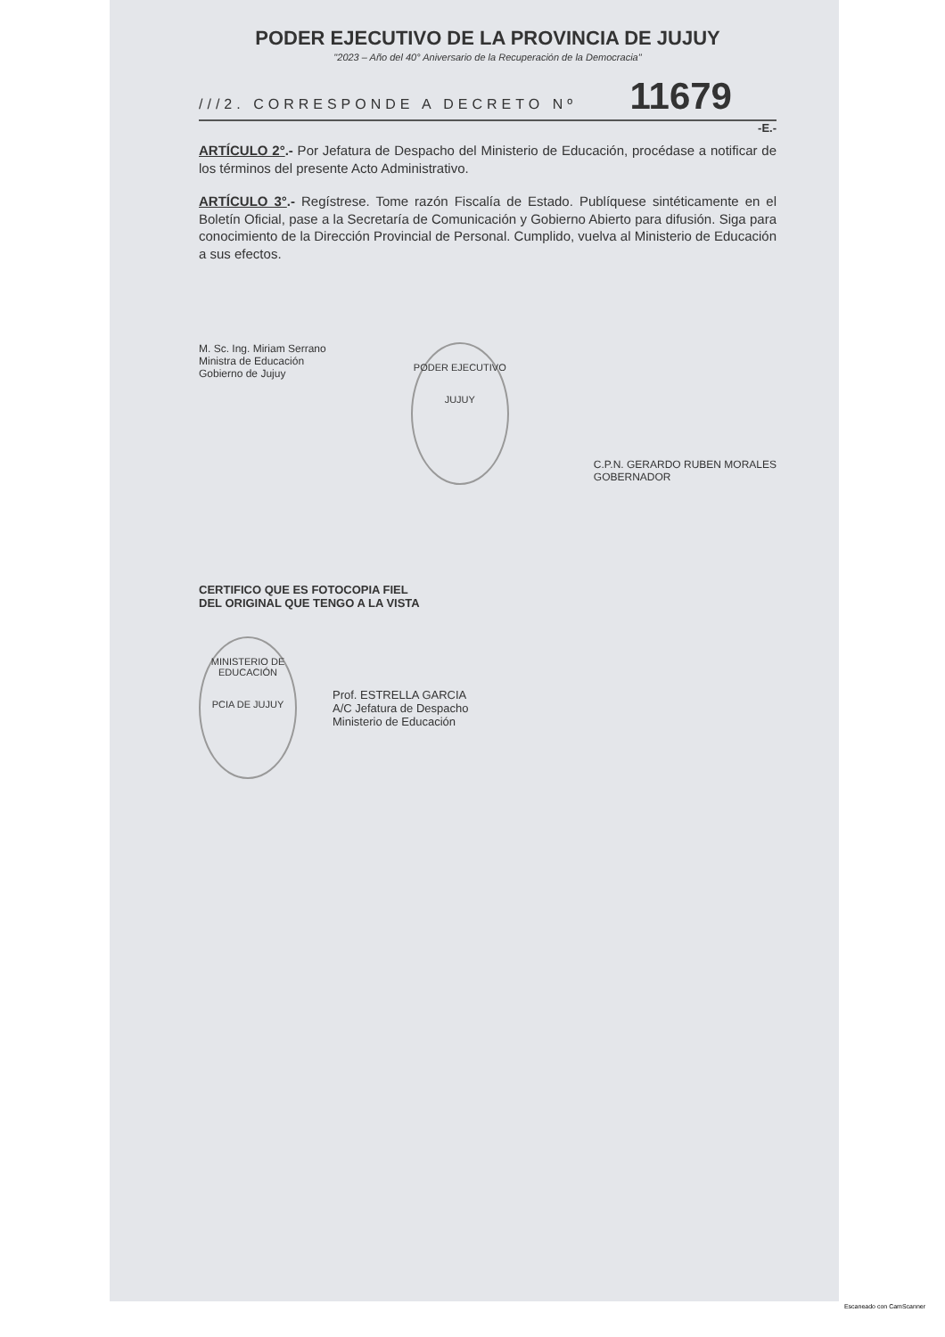PODER EJECUTIVO DE LA PROVINCIA DE JUJUY
"2023 – Año del 40° Aniversario de la Recuperación de la Democracia"
///2. CORRESPONDE A DECRETO Nº 11679
-E.-
ARTÍCULO 2°.- Por Jefatura de Despacho del Ministerio de Educación, procédase a notificar de los términos del presente Acto Administrativo.
ARTÍCULO 3°.- Regístrese. Tome razón Fiscalía de Estado. Publíquese sintéticamente en el Boletín Oficial, pase a la Secretaría de Comunicación y Gobierno Abierto para difusión. Siga para conocimiento de la Dirección Provincial de Personal. Cumplido, vuelva al Ministerio de Educación a sus efectos.
M. Sc. Ing. Miriam Serrano
Ministra de Educación
Gobierno de Jujuy
PODER EJECUTIVO
JUJUY
C.P.N. GERARDO RUBEN MORALES
GOBERNADOR
CERTIFICO QUE ES FOTOCOPIA FIEL
DEL ORIGINAL QUE TENGO A LA VISTA
MINISTERIO DE EDUCACIÓN
PCIA DE JUJUY
Prof. ESTRELLA GARCIA
A/C Jefatura de Despacho
Ministerio de Educación
Escaneado con CamScanner